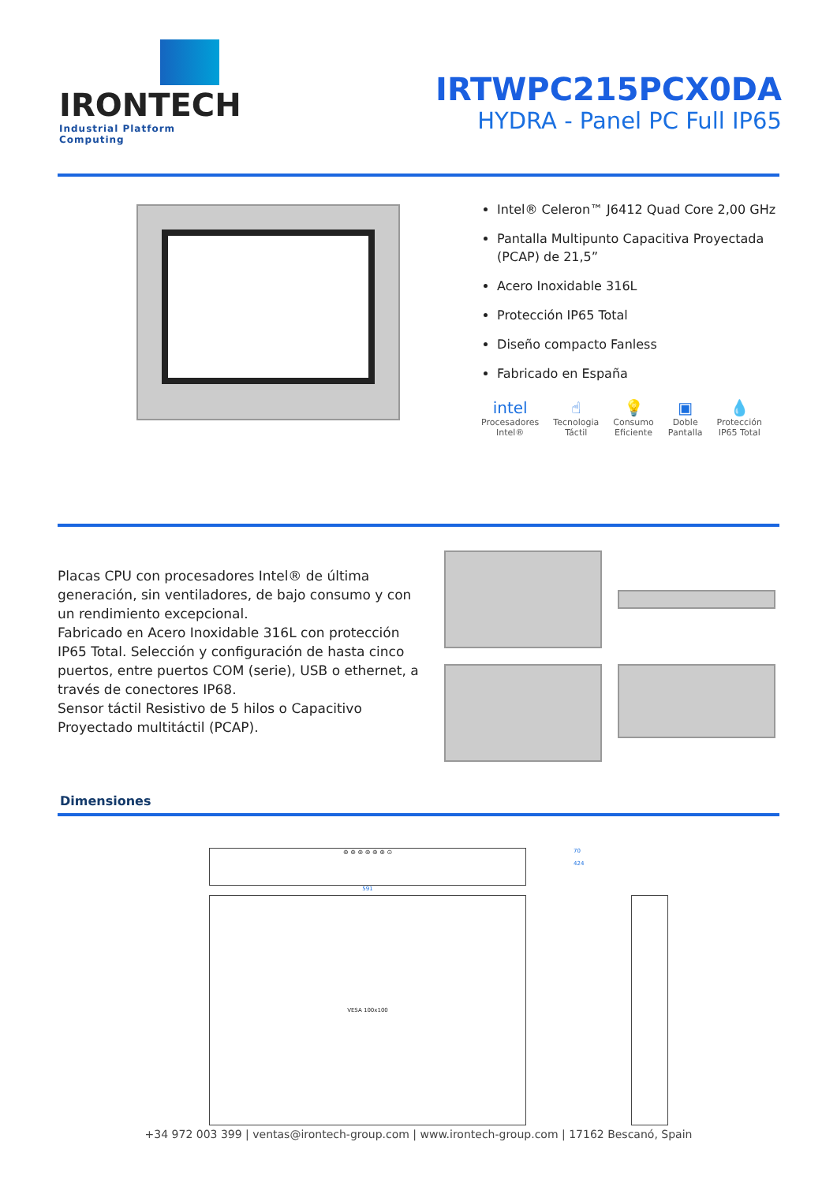IRONTECH
Industrial Platform Computing
IRTWPC215PCX0DA
HYDRA - Panel PC Full IP65
Intel® Celeron™ J6412 Quad Core 2,00 GHz
Pantalla Multipunto Capacitiva Proyectada (PCAP) de 21,5”
Acero Inoxidable 316L
Protección IP65 Total
Diseño compacto Fanless
Fabricado en España
intel
Procesadores
Intel®
☝
Tecnologia
Táctil
💡
Consumo
Eficiente
▣
Doble
Pantalla
💧
Protección
IP65 Total
Placas CPU con procesadores Intel® de última generación, sin ventiladores, de bajo consumo y con un rendimiento excepcional.
Fabricado en Acero Inoxidable 316L con protección IP65 Total. Selección y configuración de hasta cinco puertos, entre puertos COM (serie), USB o ethernet, a través de conectores IP68.
Sensor táctil Resistivo de 5 hilos o Capacitivo Proyectado multitáctil (PCAP).
Dimensiones
⊛ ⊛ ⊛ ⊛ ⊛ ⊛ ⊙
591
VESA 100x100
70
424
+34 972 003 399 | ventas@irontech-group.com | www.irontech-group.com | 17162 Bescanó, Spain